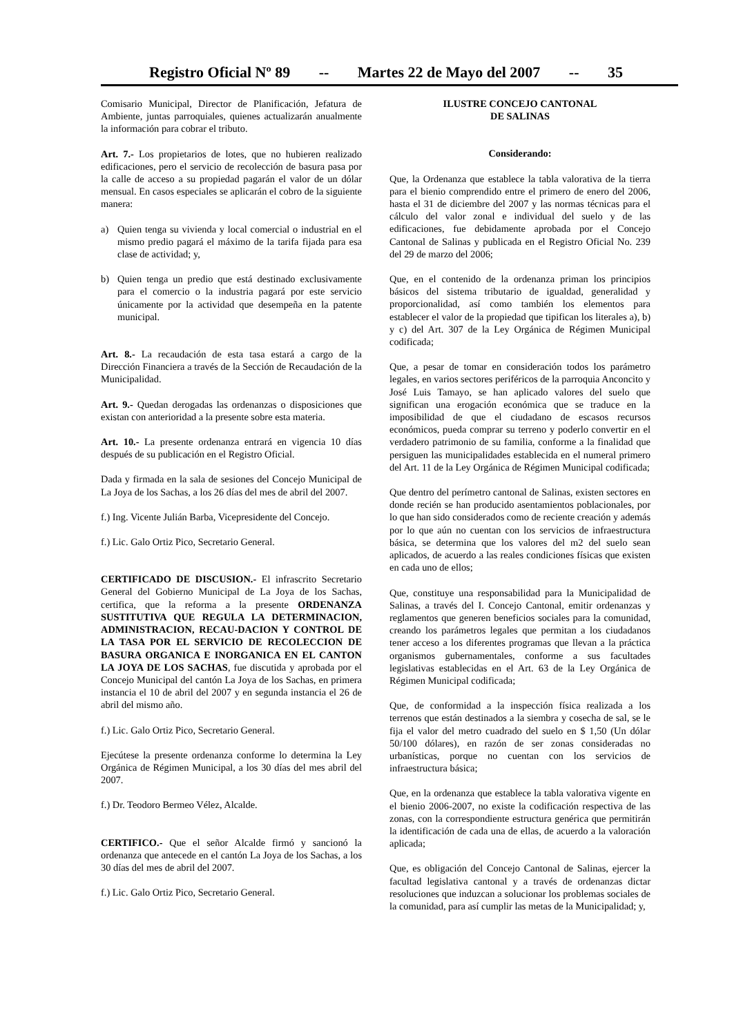Registro Oficial Nº 89 -- Martes 22 de Mayo del 2007 -- 35
Comisario Municipal, Director de Planificación, Jefatura de Ambiente, juntas parroquiales, quienes actualizarán anualmente la información para cobrar el tributo.
Art. 7.- Los propietarios de lotes, que no hubieren realizado edificaciones, pero el servicio de recolección de basura pasa por la calle de acceso a su propiedad pagarán el valor de un dólar mensual. En casos especiales se aplicarán el cobro de la siguiente manera:
a) Quien tenga su vivienda y local comercial o industrial en el mismo predio pagará el máximo de la tarifa fijada para esa clase de actividad; y,
b) Quien tenga un predio que está destinado exclusivamente para el comercio o la industria pagará por este servicio únicamente por la actividad que desempeña en la patente municipal.
Art. 8.- La recaudación de esta tasa estará a cargo de la Dirección Financiera a través de la Sección de Recaudación de la Municipalidad.
Art. 9.- Quedan derogadas las ordenanzas o disposiciones que existan con anterioridad a la presente sobre esta materia.
Art. 10.- La presente ordenanza entrará en vigencia 10 días después de su publicación en el Registro Oficial.
Dada y firmada en la sala de sesiones del Concejo Municipal de La Joya de los Sachas, a los 26 días del mes de abril del 2007.
f.) Ing. Vicente Julián Barba, Vicepresidente del Concejo.
f.) Lic. Galo Ortiz Pico, Secretario General.
CERTIFICADO DE DISCUSION.- El infrascrito Secretario General del Gobierno Municipal de La Joya de los Sachas, certifica, que la reforma a la presente ORDENANZA SUSTITUTIVA QUE REGULA LA DETERMINACION, ADMINISTRACION, RECAU-DACION Y CONTROL DE LA TASA POR EL SERVICIO DE RECOLECCION DE BASURA ORGANICA E INORGANICA EN EL CANTON LA JOYA DE LOS SACHAS, fue discutida y aprobada por el Concejo Municipal del cantón La Joya de los Sachas, en primera instancia el 10 de abril del 2007 y en segunda instancia el 26 de abril del mismo año.
f.) Lic. Galo Ortiz Pico, Secretario General.
Ejecútese la presente ordenanza conforme lo determina la Ley Orgánica de Régimen Municipal, a los 30 días del mes abril del 2007.
f.) Dr. Teodoro Bermeo Vélez, Alcalde.
CERTIFICO.- Que el señor Alcalde firmó y sancionó la ordenanza que antecede en el cantón La Joya de los Sachas, a los 30 días del mes de abril del 2007.
f.) Lic. Galo Ortiz Pico, Secretario General.
ILUSTRE CONCEJO CANTONAL
DE SALINAS
Considerando:
Que, la Ordenanza que establece la tabla valorativa de la tierra para el bienio comprendido entre el primero de enero del 2006, hasta el 31 de diciembre del 2007 y las normas técnicas para el cálculo del valor zonal e individual del suelo y de las edificaciones, fue debidamente aprobada por el Concejo Cantonal de Salinas y publicada en el Registro Oficial No. 239 del 29 de marzo del 2006;
Que, en el contenido de la ordenanza priman los principios básicos del sistema tributario de igualdad, generalidad y proporcionalidad, así como también los elementos para establecer el valor de la propiedad que tipifican los literales a), b) y c) del Art. 307 de la Ley Orgánica de Régimen Municipal codificada;
Que, a pesar de tomar en consideración todos los parámetro legales, en varios sectores periféricos de la parroquia Anconcito y José Luis Tamayo, se han aplicado valores del suelo que significan una erogación económica que se traduce en la imposibilidad de que el ciudadano de escasos recursos económicos, pueda comprar su terreno y poderlo convertir en el verdadero patrimonio de su familia, conforme a la finalidad que persiguen las municipalidades establecida en el numeral primero del Art. 11 de la Ley Orgánica de Régimen Municipal codificada;
Que dentro del perímetro cantonal de Salinas, existen sectores en donde recién se han producido asentamientos poblacionales, por lo que han sido considerados como de reciente creación y además por lo que aún no cuentan con los servicios de infraestructura básica, se determina que los valores del m2 del suelo sean aplicados, de acuerdo a las reales condiciones físicas que existen en cada uno de ellos;
Que, constituye una responsabilidad para la Municipalidad de Salinas, a través del I. Concejo Cantonal, emitir ordenanzas y reglamentos que generen beneficios sociales para la comunidad, creando los parámetros legales que permitan a los ciudadanos tener acceso a los diferentes programas que llevan a la práctica organismos gubernamentales, conforme a sus facultades legislativas establecidas en el Art. 63 de la Ley Orgánica de Régimen Municipal codificada;
Que, de conformidad a la inspección física realizada a los terrenos que están destinados a la siembra y cosecha de sal, se le fija el valor del metro cuadrado del suelo en $ 1,50 (Un dólar 50/100 dólares), en razón de ser zonas consideradas no urbanísticas, porque no cuentan con los servicios de infraestructura básica;
Que, en la ordenanza que establece la tabla valorativa vigente en el bienio 2006-2007, no existe la codificación respectiva de las zonas, con la correspondiente estructura genérica que permitirán la identificación de cada una de ellas, de acuerdo a la valoración aplicada;
Que, es obligación del Concejo Cantonal de Salinas, ejercer la facultad legislativa cantonal y a través de ordenanzas dictar resoluciones que induzcan a solucionar los problemas sociales de la comunidad, para así cumplir las metas de la Municipalidad; y,